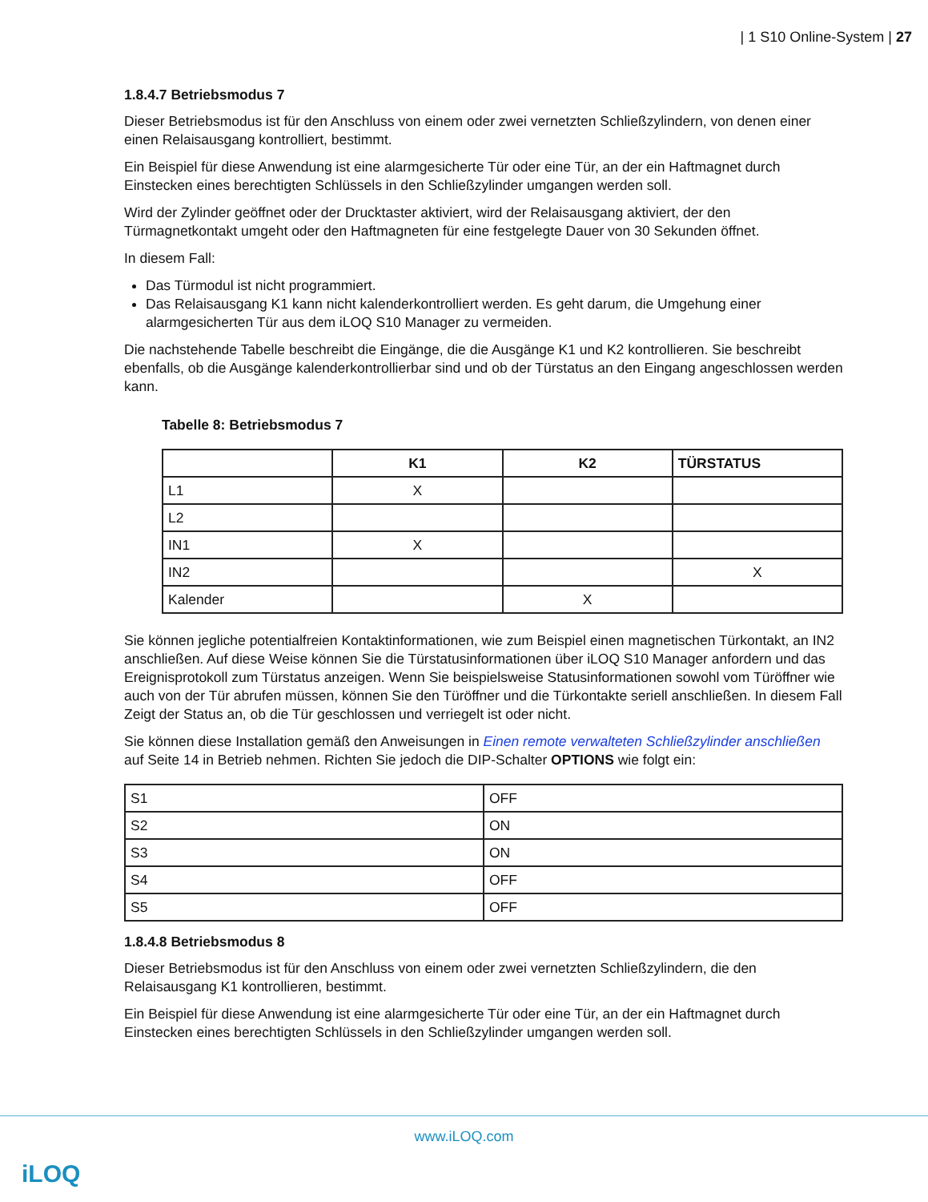| 1 S10 Online-System | 27
1.8.4.7 Betriebsmodus 7
Dieser Betriebsmodus ist für den Anschluss von einem oder zwei vernetzten Schließzylindern, von denen einer einen Relaisausgang kontrolliert, bestimmt.
Ein Beispiel für diese Anwendung ist eine alarmgesicherte Tür oder eine Tür, an der ein Haftmagnet durch Einstecken eines berechtigten Schlüssels in den Schließzylinder umgangen werden soll.
Wird der Zylinder geöffnet oder der Drucktaster aktiviert, wird der Relaisausgang aktiviert, der den Türmagnetkontakt umgeht oder den Haftmagneten für eine festgelegte Dauer von 30 Sekunden öffnet.
In diesem Fall:
Das Türmodul ist nicht programmiert.
Das Relaisausgang K1 kann nicht kalenderkontrolliert werden. Es geht darum, die Umgehung einer alarmgesicherten Tür aus dem iLOQ S10 Manager zu vermeiden.
Die nachstehende Tabelle beschreibt die Eingänge, die die Ausgänge K1 und K2 kontrollieren. Sie beschreibt ebenfalls, ob die Ausgänge kalenderkontrollierbar sind und ob der Türstatus an den Eingang angeschlossen werden kann.
Tabelle 8: Betriebsmodus 7
| | K1 | K2 | TÜRSTATUS |
| --- | --- | --- | --- |
| L1 | X | | |
| L2 | | | |
| IN1 | X | | |
| IN2 | | | X |
| Kalender | | X | |
Sie können jegliche potentialfreien Kontaktinformationen, wie zum Beispiel einen magnetischen Türkontakt, an IN2 anschließen. Auf diese Weise können Sie die Türstatusinformationen über iLOQ S10 Manager anfordern und das Ereignisprotokoll zum Türstatus anzeigen. Wenn Sie beispielsweise Statusinformationen sowohl vom Türöffner wie auch von der Tür abrufen müssen, können Sie den Türöffner und die Türkontakte seriell anschließen. In diesem Fall Zeigt der Status an, ob die Tür geschlossen und verriegelt ist oder nicht.
Sie können diese Installation gemäß den Anweisungen in Einen remote verwalteten Schließzylinder anschließen auf Seite 14 in Betrieb nehmen. Richten Sie jedoch die DIP-Schalter OPTIONS wie folgt ein:
| S1 | OFF |
| S2 | ON |
| S3 | ON |
| S4 | OFF |
| S5 | OFF |
1.8.4.8 Betriebsmodus 8
Dieser Betriebsmodus ist für den Anschluss von einem oder zwei vernetzten Schließzylindern, die den Relaisausgang K1 kontrollieren, bestimmt.
Ein Beispiel für diese Anwendung ist eine alarmgesicherte Tür oder eine Tür, an der ein Haftmagnet durch Einstecken eines berechtigten Schlüssels in den Schließzylinder umgangen werden soll.
www.iLOQ.com
iLOQ